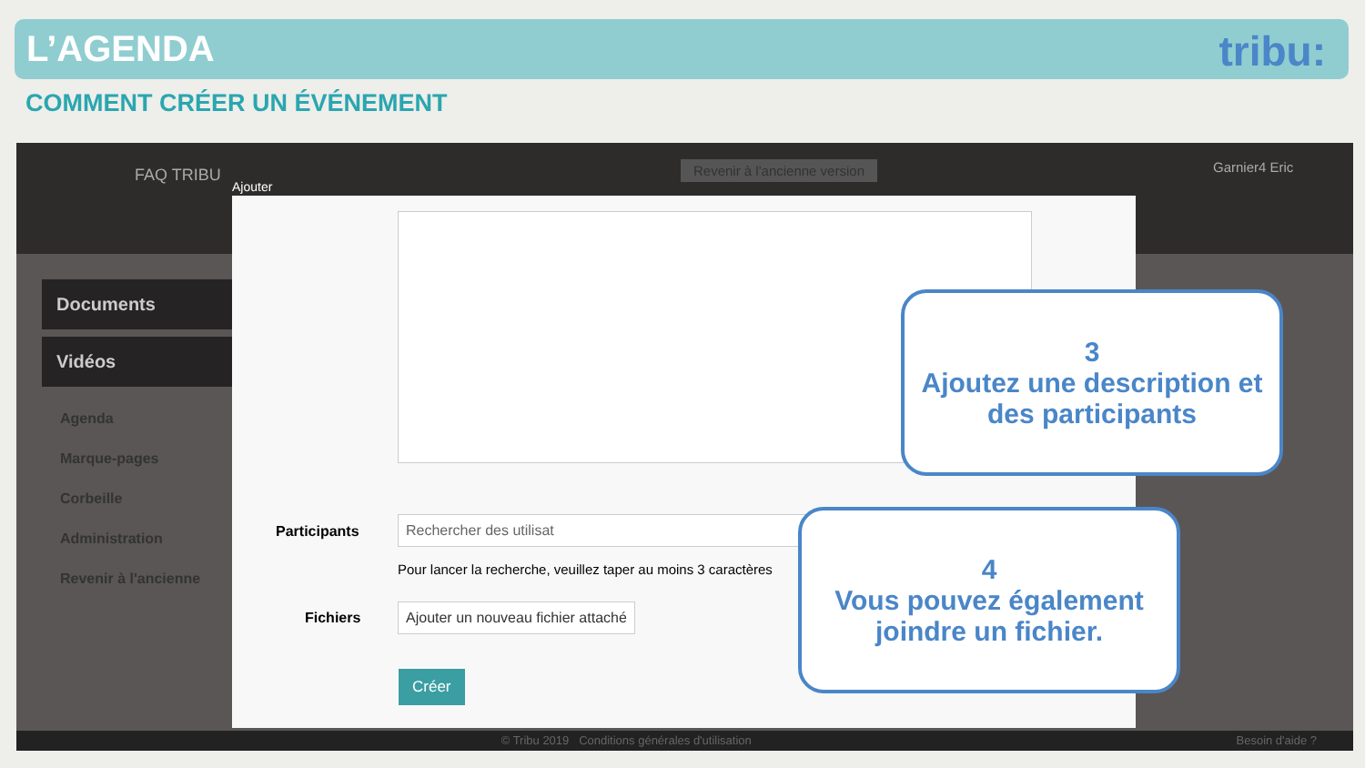L’AGENDA
tribu:
COMMENT CRÉER UN ÉVÉNEMENT
FAQ TRIBU
Ajouter
Revenir à l'ancienne version Garnier4 Eric
Documents
Vidéos
Agenda
Marque-pages
Corbeille
Administration
Revenir à l'ancienne
Participants
Rechercher des utilisat
Pour lancer la recherche, veuillez taper au moins 3 caractères
Fichiers
Ajouter un nouveau fichier attaché
Créer
© Tribu 2019 Conditions générales d'utilisation Besoin d'aide ?
3
Ajoutez une description et des participants
4
Vous pouvez également joindre un fichier.